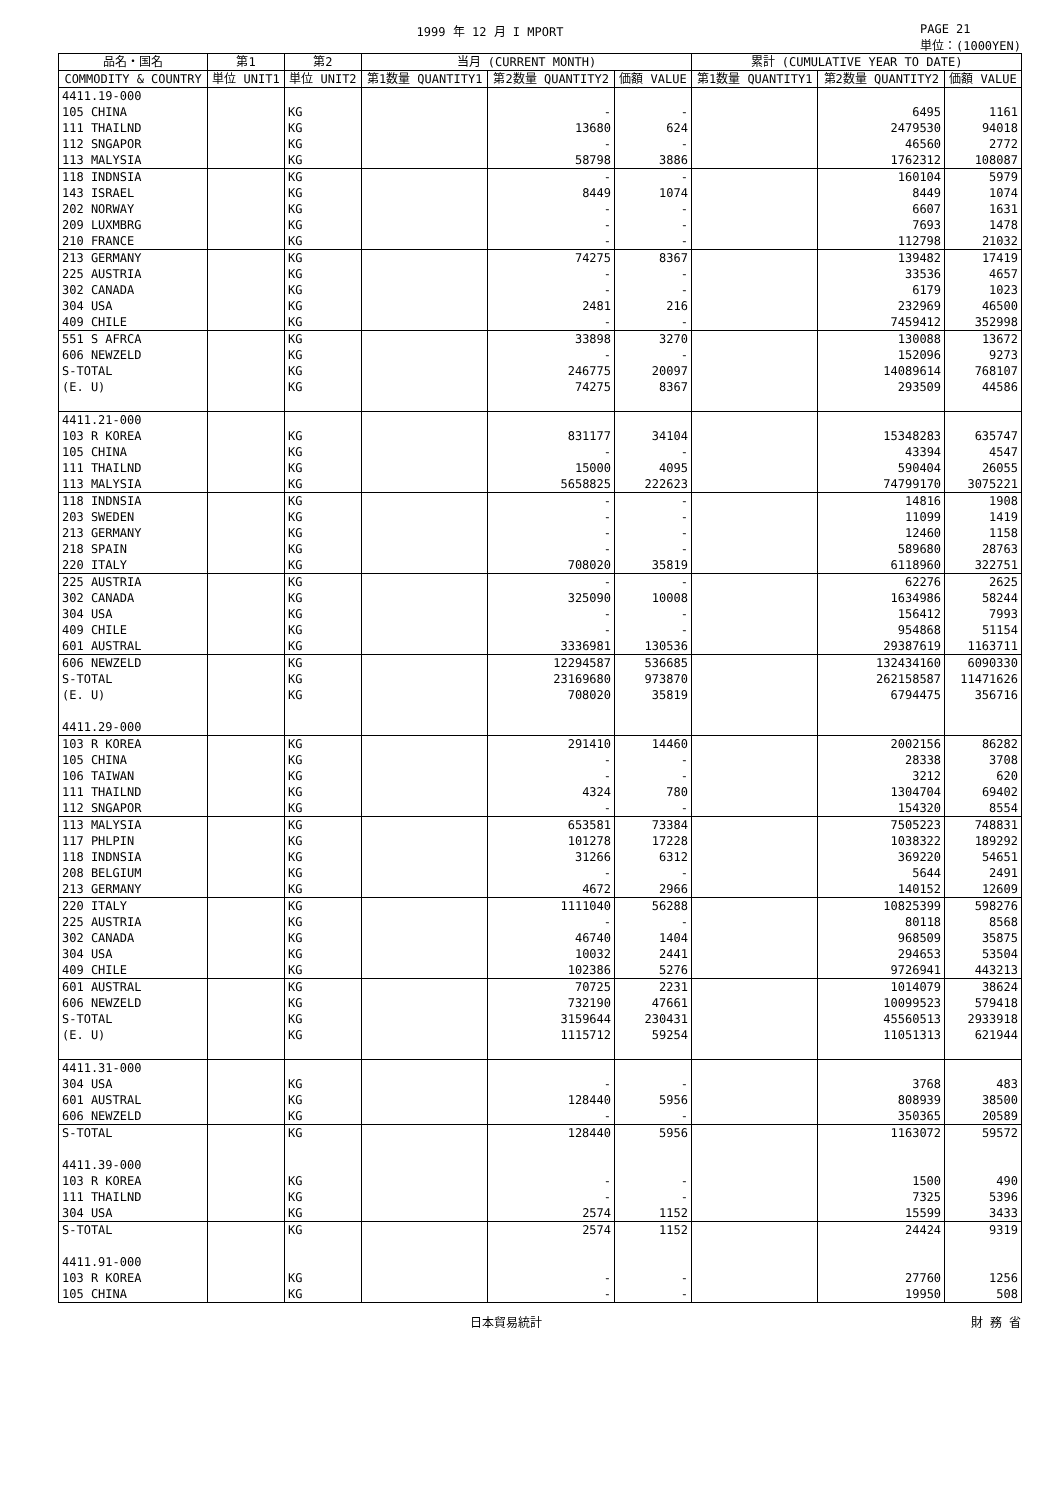1999 年 12 月 I MPORT PAGE 21
単位：(1000YEN)
| 品名・国名 | 第1 | 第2 | 当月 (CURRENT MONTH) | | | 累計 (CUMULATIVE YEAR TO DATE) | | |
| --- | --- | --- | --- | --- | --- | --- | --- | --- |
| COMMODITY & COUNTRY | 単位 UNIT1 | 単位 UNIT2 | 第1数量 QUANTITY1 | 第2数量 QUANTITY2 | 価額 VALUE | 第1数量 QUANTITY1 | 第2数量 QUANTITY2 | 価額 VALUE |
| 4411.19-000 | | | | | | | | |
| 105 CHINA | | KG | | - | - | | 6495 | 1161 |
| 111 THAILND | | KG | | 13680 | 624 | | 2479530 | 94018 |
| 112 SNGAPOR | | KG | | - | - | | 46560 | 2772 |
| 113 MALYSIA | | KG | | 58798 | 3886 | | 1762312 | 108087 |
| 118 INDNSIA | | KG | | - | - | | 160104 | 5979 |
| 143 ISRAEL | | KG | | 8449 | 1074 | | 8449 | 1074 |
| 202 NORWAY | | KG | | - | - | | 6607 | 1631 |
| 209 LUXMBRG | | KG | | - | - | | 7693 | 1478 |
| 210 FRANCE | | KG | | - | - | | 112798 | 21032 |
| 213 GERMANY | | KG | | 74275 | 8367 | | 139482 | 17419 |
| 225 AUSTRIA | | KG | | - | - | | 33536 | 4657 |
| 302 CANADA | | KG | | - | - | | 6179 | 1023 |
| 304 USA | | KG | | 2481 | 216 | | 232969 | 46500 |
| 409 CHILE | | KG | | - | - | | 7459412 | 352998 |
| 551 S AFRCA | | KG | | 33898 | 3270 | | 130088 | 13672 |
| 606 NEWZELD | | KG | | - | - | | 152096 | 9273 |
| S-TOTAL | | KG | | 246775 | 20097 | | 14089614 | 768107 |
| (E. U) | | KG | | 74275 | 8367 | | 293509 | 44586 |
| 4411.21-000 | | | | | | | | |
| 103 R KOREA | | KG | | 831177 | 34104 | | 15348283 | 635747 |
| 105 CHINA | | KG | | - | - | | 43394 | 4547 |
| 111 THAILND | | KG | | 15000 | 4095 | | 590404 | 26055 |
| 113 MALYSIA | | KG | | 5658825 | 222623 | | 74799170 | 3075221 |
| 118 INDNSIA | | KG | | - | - | | 14816 | 1908 |
| 203 SWEDEN | | KG | | - | - | | 11099 | 1419 |
| 213 GERMANY | | KG | | - | - | | 12460 | 1158 |
| 218 SPAIN | | KG | | - | - | | 589680 | 28763 |
| 220 ITALY | | KG | | 708020 | 35819 | | 6118960 | 322751 |
| 225 AUSTRIA | | KG | | - | - | | 62276 | 2625 |
| 302 CANADA | | KG | | 325090 | 10008 | | 1634986 | 58244 |
| 304 USA | | KG | | - | - | | 156412 | 7993 |
| 409 CHILE | | KG | | - | - | | 954868 | 51154 |
| 601 AUSTRAL | | KG | | 3336981 | 130536 | | 29387619 | 1163711 |
| 606 NEWZELD | | KG | | 12294587 | 536685 | | 132434160 | 6090330 |
| S-TOTAL | | KG | | 23169680 | 973870 | | 262158587 | 11471626 |
| (E. U) | | KG | | 708020 | 35819 | | 6794475 | 356716 |
| 4411.29-000 | | | | | | | | |
| 103 R KOREA | | KG | | 291410 | 14460 | | 2002156 | 86282 |
| 105 CHINA | | KG | | - | - | | 28338 | 3708 |
| 106 TAIWAN | | KG | | - | - | | 3212 | 620 |
| 111 THAILND | | KG | | 4324 | 780 | | 1304704 | 69402 |
| 112 SNGAPOR | | KG | | - | - | | 154320 | 8554 |
| 113 MALYSIA | | KG | | 653581 | 73384 | | 7505223 | 748831 |
| 117 PHLPIN | | KG | | 101278 | 17228 | | 1038322 | 189292 |
| 118 INDNSIA | | KG | | 31266 | 6312 | | 369220 | 54651 |
| 208 BELGIUM | | KG | | - | - | | 5644 | 2491 |
| 213 GERMANY | | KG | | 4672 | 2966 | | 140152 | 12609 |
| 220 ITALY | | KG | | 1111040 | 56288 | | 10825399 | 598276 |
| 225 AUSTRIA | | KG | | - | - | | 80118 | 8568 |
| 302 CANADA | | KG | | 46740 | 1404 | | 968509 | 35875 |
| 304 USA | | KG | | 10032 | 2441 | | 294653 | 53504 |
| 409 CHILE | | KG | | 102386 | 5276 | | 9726941 | 443213 |
| 601 AUSTRAL | | KG | | 70725 | 2231 | | 1014079 | 38624 |
| 606 NEWZELD | | KG | | 732190 | 47661 | | 10099523 | 579418 |
| S-TOTAL | | KG | | 3159644 | 230431 | | 45560513 | 2933918 |
| (E. U) | | KG | | 1115712 | 59254 | | 11051313 | 621944 |
| 4411.31-000 | | | | | | | | |
| 304 USA | | KG | | - | - | | 3768 | 483 |
| 601 AUSTRAL | | KG | | 128440 | 5956 | | 808939 | 38500 |
| 606 NEWZELD | | KG | | - | - | | 350365 | 20589 |
| S-TOTAL | | KG | | 128440 | 5956 | | 1163072 | 59572 |
| 4411.39-000 | | | | | | | | |
| 103 R KOREA | | KG | | - | - | | 1500 | 490 |
| 111 THAILND | | KG | | - | - | | 7325 | 5396 |
| 304 USA | | KG | | 2574 | 1152 | | 15599 | 3433 |
| S-TOTAL | | KG | | 2574 | 1152 | | 24424 | 9319 |
| 4411.91-000 | | | | | | | | |
| 103 R KOREA | | KG | | - | - | | 27760 | 1256 |
| 105 CHINA | | KG | | - | - | | 19950 | 508 |
日本貿易統計 財 務 省